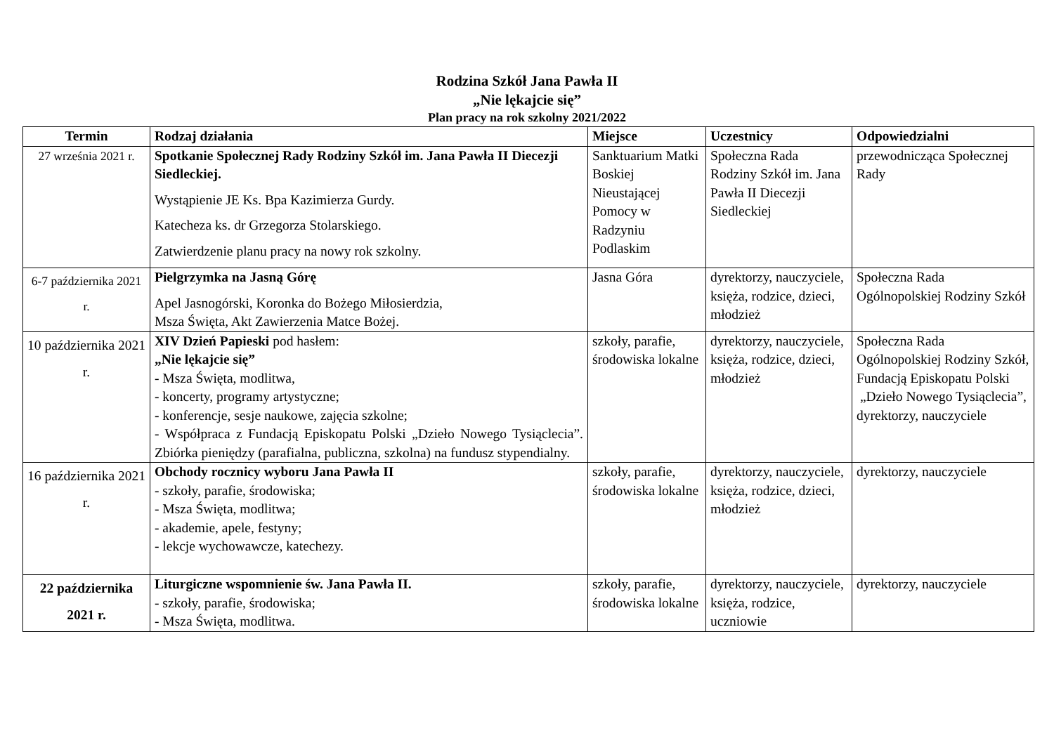Rodzina Szkół Jana Pawła II
„Nie lękajcie się”
Plan pracy na rok szkolny 2021/2022
| Termin | Rodzaj działania | Miejsce | Uczestnicy | Odpowiedzialni |
| --- | --- | --- | --- | --- |
| 27 września 2021 r. | Spotkanie Społecznej Rady Rodziny Szkół im. Jana Pawła II Diecezji Siedleckiej. Wystąpienie JE Ks. Bpa Kazimierza Gurdy. Katecheza ks. dr Grzegorza Stolarskiego. Zatwierdzenie planu pracy na nowy rok szkolny. | Sanktuarium Matki Boskiej Nieustającej Pomocy w Radzyniu Podlaskim | Społeczna Rada Rodziny Szkół im. Jana Pawła II Diecezji Siedleckiej | przewodnicząca Społecznej Rady |
| 6-7 października 2021 r. | Pielgrzymka na Jasną Górę Apel Jasnogórski, Koronka do Bożego Miłosierdzia, Msza Święta, Akt Zawierzenia Matce Bożej. | Jasna Góra | dyrektorzy, nauczyciele, księża, rodzice, dzieci, młodzież | Społeczna Rada Ogólnopolskiej Rodziny Szkół |
| 10 października 2021 r. | XIV Dzień Papieski pod hasłem: „Nie lękajcie się” - Msza Święta, modlitwa, - koncerty, programy artystyczne; - konferencje, sesje naukowe, zajęcia szkolne; - Współpraca z Fundacją Episkopatu Polski „Dzieło Nowego Tysiąclecia”. Zbiórka pieniędzy (parafialna, publiczna, szkolna) na fundusz stypendialny. | szkoły, parafie, środowiska lokalne | dyrektorzy, nauczyciele, księża, rodzice, dzieci, młodzież | Społeczna Rada Ogólnopolskiej Rodziny Szkół, Fundacją Episkopatu Polski „Dzieło Nowego Tysiąclecia”, dyrektorzy, nauczyciele |
| 16 października 2021 r. | Obchody rocznicy wyboru Jana Pawła II - szkoły, parafie, środowiska; - Msza Święta, modlitwa; - akademie, apele, festyny; - lekcje wychowawcze, katechezy. | szkoły, parafie, środowiska lokalne | dyrektorzy, nauczyciele, księża, rodzice, dzieci, młodzież | dyrektorzy, nauczyciele |
| 22 października 2021 r. | Liturgiczne wspomnienie św. Jana Pawła II. - szkoły, parafie, środowiska; - Msza Święta, modlitwa. | szkoły, parafie, środowiska lokalne | dyrektorzy, nauczyciele, księża, rodzice, uczniowie | dyrektorzy, nauczyciele |